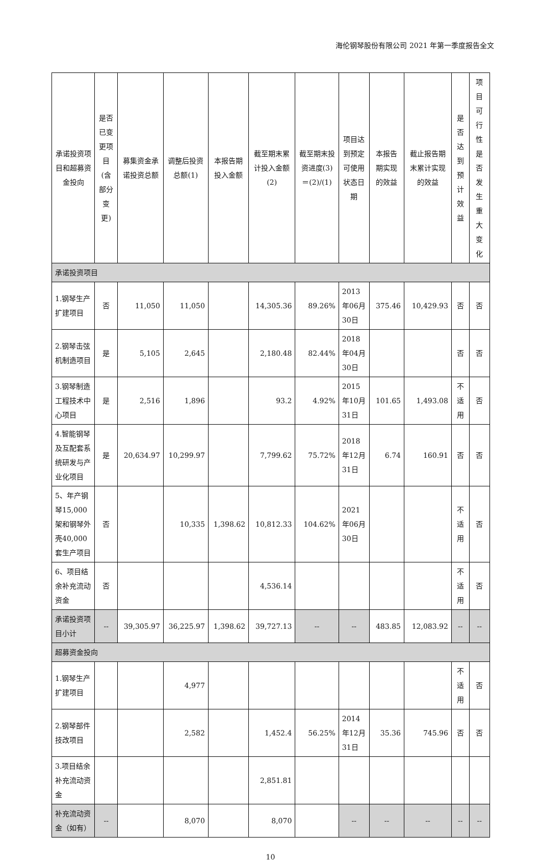海伦钢琴股份有限公司 2021 年第一季度报告全文
| 承诺投资项目和超募资金投向 | 是否已变更项目(含部分变更) | 募集资金承诺投资总额 | 调整后投资总额(1) | 本报告期投入金额 | 截至期末累计投入金额(2) | 截至期末投资进度(3)＝(2)/(1) | 项目达到预定可使用状态日期 | 本报告期实现的效益 | 截止报告期末累计实现的效益 | 是否达到预计效益 | 项目可行性是否发生重大变化 |
| --- | --- | --- | --- | --- | --- | --- | --- | --- | --- | --- | --- |
| 承诺投资项目 | | | | | | | | | | | |
| 1.钢琴生产扩建项目 | 否 | 11,050 | 11,050 | | 14,305.36 | 89.26% | 2013年06月30日 | 375.46 | 10,429.93 | 否 | 否 |
| 2.钢琴击弦机制造项目 | 是 | 5,105 | 2,645 | | 2,180.48 | 82.44% | 2018年04月30日 | | | 否 | 否 |
| 3.钢琴制造工程技术中心项目 | 是 | 2,516 | 1,896 | | 93.2 | 4.92% | 2015年10月31日 | 101.65 | 1,493.08 | 不适用 | 否 |
| 4.智能钢琴及互配套系统研发与产业化项目 | 是 | 20,634.97 | 10,299.97 | | 7,799.62 | 75.72% | 2018年12月31日 | 6.74 | 160.91 | 否 | 否 |
| 5、年产钢琴15,000架和钢琴外壳40,000套生产项目 | 否 | | 10,335 | 1,398.62 | 10,812.33 | 104.62% | 2021年06月30日 | | | 不适用 | 否 |
| 6、项目结余补充流动资金 | 否 | | | | 4,536.14 | | | | | 不适用 | 否 |
| 承诺投资项目小计 | -- | 39,305.97 | 36,225.97 | 1,398.62 | 39,727.13 | -- | -- | 483.85 | 12,083.92 | -- | -- |
| 超募资金投向 | | | | | | | | | | | |
| 1.钢琴生产扩建项目 | | | 4,977 | | | | | | | 不适用 | 否 |
| 2.钢琴部件技改项目 | | | 2,582 | | 1,452.4 | 56.25% | 2014年12月31日 | 35.36 | 745.96 | 否 | 否 |
| 3.项目结余补充流动资金 | | | | | 2,851.81 | | | | | | |
| 补充流动资金（如有） | -- | | 8,070 | | 8,070 | | -- | -- | -- | -- | -- |
10